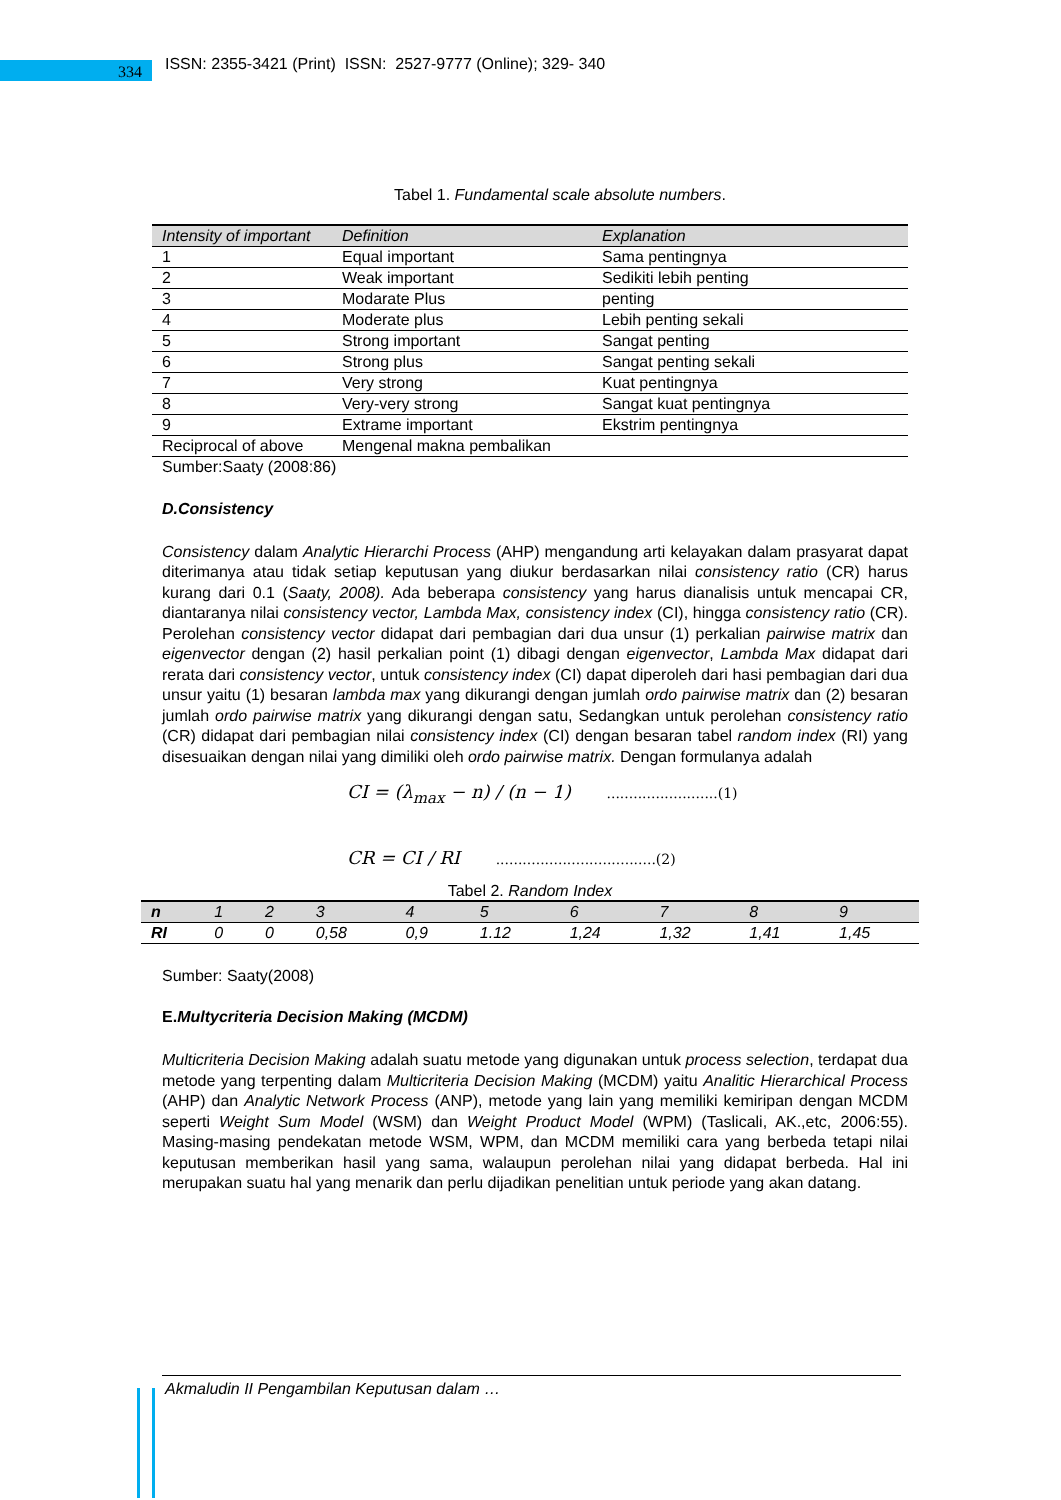334
ISSN: 2355-3421 (Print) ISSN: 2527-9777 (Online); 329- 340
Tabel 1. Fundamental scale absolute numbers.
| Intensity of important | Definition | Explanation |
| --- | --- | --- |
| 1 | Equal important | Sama pentingnya |
| 2 | Weak important | Sedikiti lebih penting |
| 3 | Modarate Plus | penting |
| 4 | Moderate plus | Lebih penting sekali |
| 5 | Strong important | Sangat penting |
| 6 | Strong plus | Sangat penting sekali |
| 7 | Very strong | Kuat pentingnya |
| 8 | Very-very strong | Sangat kuat pentingnya |
| 9 | Extrame important | Ekstrim pentingnya |
| Reciprocal of above | Mengenal makna pembalikan | |
Sumber:Saaty (2008:86)
D.Consistency
Consistency dalam Analytic Hierarchi Process (AHP) mengandung arti kelayakan dalam prasyarat dapat diterimanya atau tidak setiap keputusan yang diukur berdasarkan nilai consistency ratio (CR) harus kurang dari 0.1 (Saaty, 2008). Ada beberapa consistency yang harus dianalisis untuk mencapai CR, diantaranya nilai consistency vector, Lambda Max, consistency index (CI), hingga consistency ratio (CR). Perolehan consistency vector didapat dari pembagian dari dua unsur (1) perkalian pairwise matrix dan eigenvector dengan (2) hasil perkalian point (1) dibagi dengan eigenvector, Lambda Max didapat dari rerata dari consistency vector, untuk consistency index (CI) dapat diperoleh dari hasi pembagian dari dua unsur yaitu (1) besaran lambda max yang dikurangi dengan jumlah ordo pairwise matrix dan (2) besaran jumlah ordo pairwise matrix yang dikurangi dengan satu, Sedangkan untuk perolehan consistency ratio (CR) didapat dari pembagian nilai consistency index (CI) dengan besaran tabel random index (RI) yang disesuaikan dengan nilai yang dimiliki oleh ordo pairwise matrix. Dengan formulanya adalah
CI = (λ<sub>max</sub> − n) / (n − 1) .........................(1)
CR = CI / RI ....................................(2)
Tabel 2. Random Index
| n | 1 | 2 | 3 | 4 | 5 | 6 | 7 | 8 | 9 |
| --- | --- | --- | --- | --- | --- | --- | --- | --- | --- |
| RI | 0 | 0 | 0,58 | 0,9 | 1.12 | 1,24 | 1,32 | 1,41 | 1,45 |
Sumber: Saaty(2008)
E.Multycriteria Decision Making (MCDM)
Multicriteria Decision Making adalah suatu metode yang digunakan untuk process selection, terdapat dua metode yang terpenting dalam Multicriteria Decision Making (MCDM) yaitu Analitic Hierarchical Process (AHP) dan Analytic Network Process (ANP), metode yang lain yang memiliki kemiripan dengan MCDM seperti Weight Sum Model (WSM) dan Weight Product Model (WPM) (Taslicali, AK.,etc, 2006:55). Masing-masing pendekatan metode WSM, WPM, dan MCDM memiliki cara yang berbeda tetapi nilai keputusan memberikan hasil yang sama, walaupun perolehan nilai yang didapat berbeda. Hal ini merupakan suatu hal yang menarik dan perlu dijadikan penelitian untuk periode yang akan datang.
Akmaludin II Pengambilan Keputusan dalam …